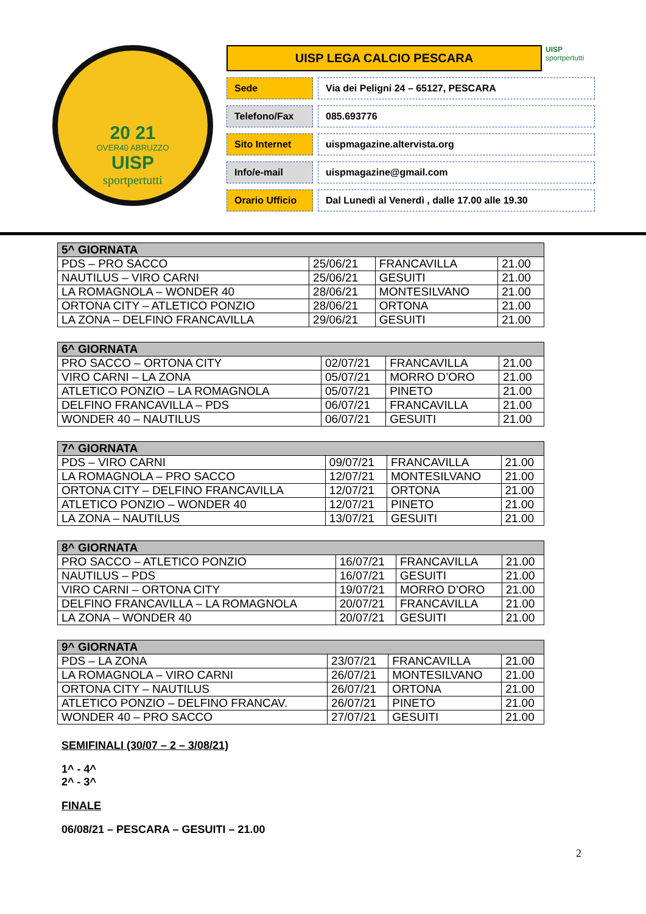20 21
OVER40 ABRUZZO
UISP
sportpertutti
UISP LEGA CALCIO PESCARA
UISP
sportpertutti
Sede Via dei Peligni 24 – 65127, PESCARA
Telefono/Fax 085.693776
Sito Internet uispmagazine.altervista.org
Info/e-mail uispmagazine@gmail.com
Orario Ufficio Dal Lunedì al Venerdì , dalle 17.00 alle 19.30
| 5^ GIORNATA | | | |
| --- | --- | --- | --- |
| PDS – PRO SACCO | 25/06/21 | FRANCAVILLA | 21.00 |
| NAUTILUS – VIRO CARNI | 25/06/21 | GESUITI | 21.00 |
| LA ROMAGNOLA – WONDER 40 | 28/06/21 | MONTESILVANO | 21.00 |
| ORTONA CITY – ATLETICO PONZIO | 28/06/21 | ORTONA | 21.00 |
| LA ZONA – DELFINO FRANCAVILLA | 29/06/21 | GESUITI | 21.00 |
| 6^ GIORNATA | | | |
| --- | --- | --- | --- |
| PRO SACCO – ORTONA CITY | 02/07/21 | FRANCAVILLA | 21.00 |
| VIRO CARNI – LA ZONA | 05/07/21 | MORRO D’ORO | 21.00 |
| ATLETICO PONZIO – LA ROMAGNOLA | 05/07/21 | PINETO | 21.00 |
| DELFINO FRANCAVILLA – PDS | 06/07/21 | FRANCAVILLA | 21.00 |
| WONDER 40 – NAUTILUS | 06/07/21 | GESUITI | 21.00 |
| 7^ GIORNATA | | | |
| --- | --- | --- | --- |
| PDS – VIRO CARNI | 09/07/21 | FRANCAVILLA | 21.00 |
| LA ROMAGNOLA – PRO SACCO | 12/07/21 | MONTESILVANO | 21.00 |
| ORTONA CITY – DELFINO FRANCAVILLA | 12/07/21 | ORTONA | 21.00 |
| ATLETICO PONZIO – WONDER 40 | 12/07/21 | PINETO | 21.00 |
| LA ZONA – NAUTILUS | 13/07/21 | GESUITI | 21.00 |
| 8^ GIORNATA | | | |
| --- | --- | --- | --- |
| PRO SACCO – ATLETICO PONZIO | 16/07/21 | FRANCAVILLA | 21.00 |
| NAUTILUS – PDS | 16/07/21 | GESUITI | 21.00 |
| VIRO CARNI – ORTONA CITY | 19/07/21 | MORRO D’ORO | 21.00 |
| DELFINO FRANCAVILLA – LA ROMAGNOLA | 20/07/21 | FRANCAVILLA | 21.00 |
| LA ZONA – WONDER 40 | 20/07/21 | GESUITI | 21.00 |
| 9^ GIORNATA | | | |
| --- | --- | --- | --- |
| PDS – LA ZONA | 23/07/21 | FRANCAVILLA | 21.00 |
| LA ROMAGNOLA – VIRO CARNI | 26/07/21 | MONTESILVANO | 21.00 |
| ORTONA CITY – NAUTILUS | 26/07/21 | ORTONA | 21.00 |
| ATLETICO PONZIO – DELFINO FRANCAV. | 26/07/21 | PINETO | 21.00 |
| WONDER 40 – PRO SACCO | 27/07/21 | GESUITI | 21.00 |
SEMIFINALI (30/07 – 2 – 3/08/21)
1^ - 4^
2^ - 3^
FINALE
06/08/21 – PESCARA – GESUITI – 21.00
2